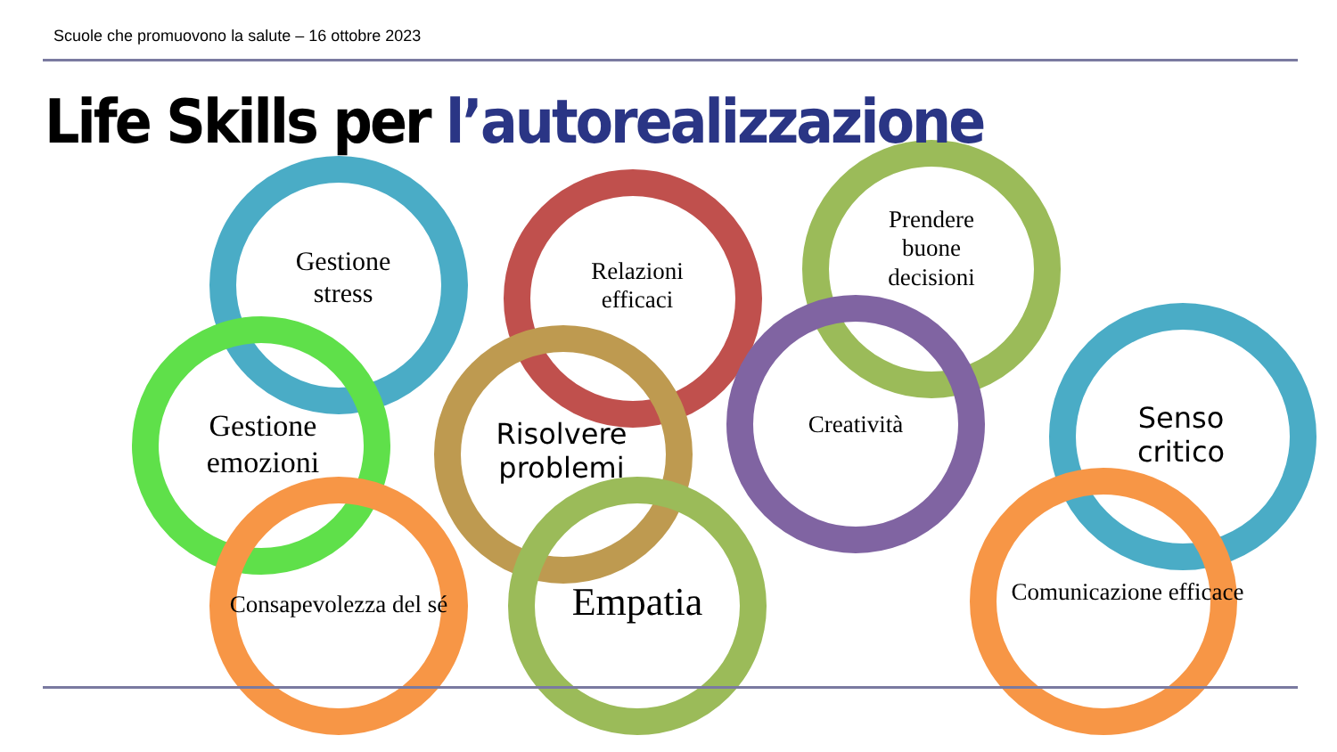Scuole che promuovono la salute – 16 ottobre 2023
Life Skills per l’autorealizzazione
Gestione
stress
Gestione
emozioni
Consapevolezza del sé
Relazioni
efficaci
Risolvere
problemi
Empatia
Prendere
buone
decisioni
Creatività
Senso
critico
Comunicazione efficace